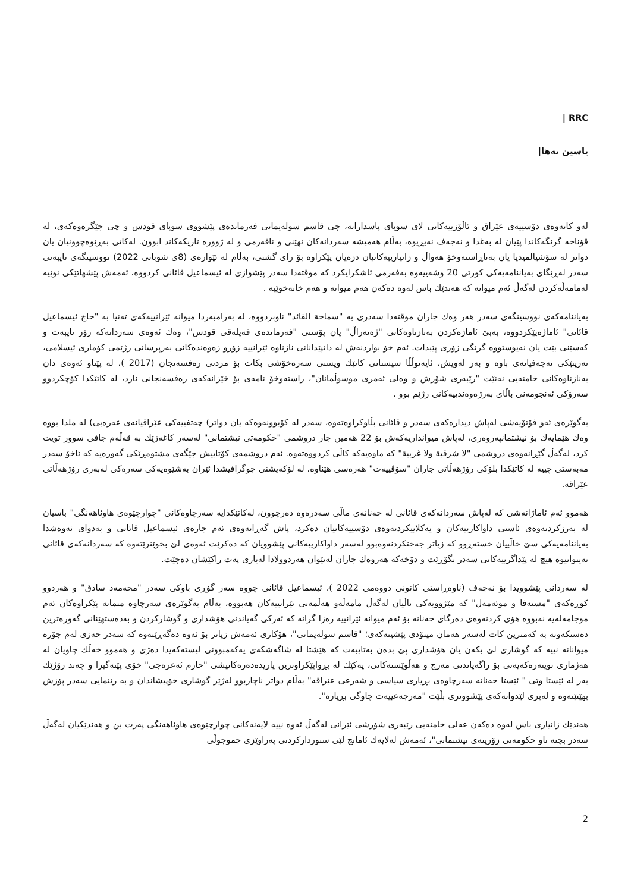RRC |
یاسین تەها|
لەو کاتەوەی دۆسییەی عێراق و ئاڵۆزییەکانی لای سوپای پاسدارانە، چی قاسم سولەیمانی فەرماندەی پێشووی سوپای قودس و چی جێگرەوەکەی، لە قۆناخە گرنگەکاندا پێیان لە بەغدا و نەجەف نەبڕیوە، بەڵام هەمیشە سەردانەکان نهێنی و نافەرمی و لە ژوورە تاریکەکاند ابوون. لەکاتی بەڕێوەچوونیان یان دواتر لە سۆشیالمیدیا یان بەناڕاستەوخۆ هەواڵ و زانیارییەکانیان دزەیان پێکراوە بۆ رای گشتی، بەڵام لە ئێوارەی (8ی شوباتی 2022) نووسینگەی تایبەتی سەدر لەڕێگای بەیاننامەیەکی کورتی 20 وشەییەوە بەفەرمی ئاشکرایکرد کە موقتەدا سەدر پێشوازی لە ئیسماعیل قائانی کردووە، ئەمەش پێشهاتێکی نوێیە لەمامەڵەکردن لەگەڵ ئەم میوانە کە هەندێك باس لەوە دەکەن هەم میوانە و هەم خانەخوێیە .
بەیاننامەکەی نووسینگەی سەدر هەر وەك جاران موقتەدا سەدری بە "سماحة القائد" ناوبردووە، لە بەرامبەردا میوانە ئێرانییەکەی تەنیا بە "حاج ئیسماعیل قائانی" ئاماژەپێکردووە، بەبێ ئاماژەکردن بەنازناوەکانی "ژەنەراڵ" یان پۆستی "فەرماندەی فەیلەقی قودس"، وەك ئەوەی سەردانەکە زۆر تایبەت و کەسێنی بێت یان نەیوستووە گرنگی زۆری پێبدات. ئەم خۆ بواردنەش لە دانپێدانانی نازناوە ئێرانییە زۆرو زەوەندەکانی بەرپرسانی رژێمی کۆماری ئیسلامی، نەریتێکی نەجەفیانەی باوە و بەر لەویش، ئایەتوڵڵا سیستانی کاتێك ویستی سەرەخۆشی بکات بۆ مردنی رەفسەنجان (2017 )، لە پێناو ئەوەی دان بەنازناوەکانی خامنەیی نەنێت "رێبەری شۆرش و وەلی ئەمری موسوڵمانان"، راستەوخۆ نامەی بۆ خێزانەکەی رەفسەنجانی نارد، لە کاتێکدا کۆچکردوو سەرۆکی ئەنجومەنی باڵای بەرژەوەندییەکانی رژێم بوو .
بەگوێرەی ئەو فۆتۆیەشی لەپاش دیدارەکەی سەدر و قائانی بڵاوکراوەتەوە، سەدر لە کۆبوونەوەکە یان دواتر) چەتفییەکی عێراقیانەی عەرەبی) لە ملدا بووە وەك هێمایەك بۆ نیشتمانپەروەری، لەپاش میوانداریەکەش بۆ 22 هەمین جار دروشمی "حکومەتی نیشتمانی" لەسەر کاغەزێك بە قەڵەم جافی سوور تویت کرد، لەگەڵ گێڕانەوەی دروشمی "لا شرقية ولا غربية" کە ماوەیەکە کاڵی کردووەتەوە. ئەم دروشمەی کۆتاییش جێگەی مشتومڕێکی گەورەیە کە ئاخۆ سەدر مەبەستی چییە لە کاتێکدا بلۆکی رۆژهەڵاتی جاران "سۆڤییەت" هەرەسی هێناوە، لە لۆکەیشنی جوگرافیشدا ئێران بەشێوەیەکی سەرەکی لەبەری رۆژهەڵاتی عێراقە.
هەموو ئەم ئاماژانەشی کە لەپاش سەردانەکەی قائانی لە حەنانەی ماڵی سەدرەوە دەرچوون، لەکاتێکدایە سەرچاوەکانی "چوارچێوەی هاوئاهەنگی" باسیان لە بەرزکردنەوەی ئاستی داواکارییەکان و یەکلاییکردنەوەی دۆسییەکانیان دەکرد، پاش گەڕانەوەی ئەم جارەی ئیسماعیل قائانی و بەدوای ئەوەشدا بەیاننامەیەکی سێ خاڵییان خستەڕوو کە زیاتر جەختکردنەوەبوو لەسەر داواکارییەکانی پێشوویان کە دەکرێت ئەوەی لێ بخوێنرێتەوە کە سەردانەکەی قائانی نەیتوانیوە هیچ لە پێداگرییەکانی سەدر بگۆڕێت و دۆخەکە هەروەك جاران لەنێوان هەردوولادا لەیاری پەت راکێشان دەچێت.
لە سەردانی پێشوویدا بۆ نەجەف (ناوەڕاستی کانونی دووەمی 2022 )، ئیسماعیل قائانی چووە سەر گۆڕی باوکی سەدر "محەمەد سادق" و هەردوو کوڕەکەی "مستەفا و موئەمەل" کە مێژوویەکی تاڵیان لەگەڵ مامەڵەو هەڵمەتی ئێرانییەکان هەبووە، بەڵام بەگوێرەی سەرچاوە متمانە پێکراوەکان ئەم موجامەلەیە نەبووە هۆی کردنەوەی دەرگای حەنانە بۆ ئەم میوانە ئێرانییە رەزا گرانە کە ئەرکی گەیاندنی هۆشداری و گوشارکردن و بەدەستهێنانی گەورەترین دەستکەوتە بە کەمترین کات لەسەر هەمان میتۆدی پێشینەکەی؛ "قاسم سولەیمانی"، هۆکاری ئەمەش زیاتر بۆ ئەوە دەگەڕێتەوە کە سەدر حەزی لەم جۆرە میوانانە نییە کە گوشاری لێ بکەن یان هۆشداری پێ بدەن بەتایبەت کە هێشتا لە شاگەشکەی یەکەمبوونی لیستەکەیدا دەژی و هەموو خەڵك چاویان لە هەژماری تویتەرەکەیەتی بۆ راگەیاندنی مەرج و هەڵوێستەکانی، یەکێك لە بڕواپێکراوترین یاریدەدەرەکانیشی "حازم ئەعرەجی" خۆی پێنەگیرا و چەند رۆژێك بەر لە ئێستا وتی " ئێستا حەنانە سەرچاوەی بڕیاری سیاسی و شەرعی عێراقە" بەڵام دواتر ناچاربوو لەژێر گوشاری خۆپیشاندان و بە رێنمایی سەدر پۆزش بهێنێتەوە و لەبری لێدوانەکەی پێشووتری بڵێت "مەرجەعییەت چاوگی بڕیارە".
هەندێك زانیاری باس لەوە دەکەن عەلی خامنەیی رێبەری شۆرشی ئێرانی لەگەڵ ئەوە نییە لایەنەکانی چوارچێوەی هاوئاهەنگی پەرت بن و هەندێکیان لەگەڵ سەدر بچنە ناو حکومەتی زۆرینەی نیشتمانی"، ئەمەش لەلایەك ئامانج لێی سنوردارکردنی پەراوێزی جموجوڵی
2